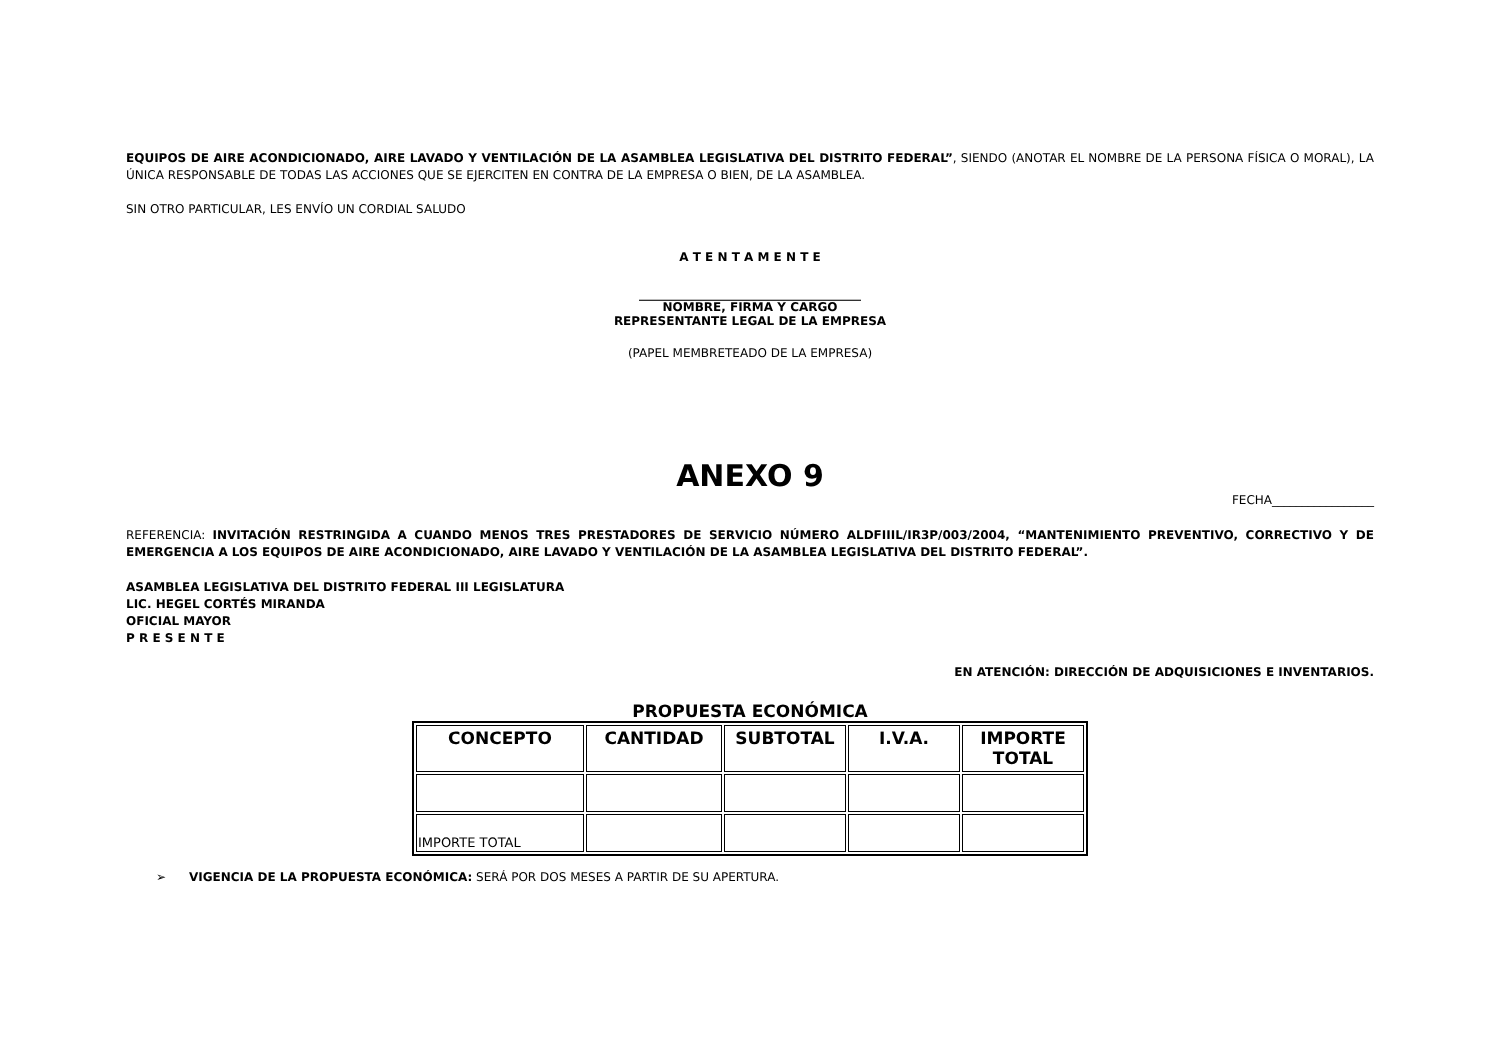EQUIPOS DE AIRE ACONDICIONADO, AIRE LAVADO Y VENTILACIÓN DE LA ASAMBLEA LEGISLATIVA DEL DISTRITO FEDERAL”, SIENDO (ANOTAR EL NOMBRE DE LA PERSONA FÍSICA O MORAL), LA ÚNICA RESPONSABLE DE TODAS LAS ACCIONES QUE SE EJERCITEN EN CONTRA DE LA EMPRESA O BIEN, DE LA ASAMBLEA.
SIN OTRO PARTICULAR, LES ENVÍO UN CORDIAL SALUDO
A T E N T A M E N T E
_____________________________________
NOMBRE, FIRMA Y CARGO
REPRESENTANTE LEGAL DE LA EMPRESA
(PAPEL MEMBRETEADO DE LA EMPRESA)
ANEXO 9
FECHA_________________
REFERENCIA: INVITACIÓN RESTRINGIDA A CUANDO MENOS TRES PRESTADORES DE SERVICIO NÚMERO ALDFIIIL/IR3P/003/2004, “MANTENIMIENTO PREVENTIVO, CORRECTIVO Y DE EMERGENCIA A LOS EQUIPOS DE AIRE ACONDICIONADO, AIRE LAVADO Y VENTILACIÓN DE LA ASAMBLEA LEGISLATIVA DEL DISTRITO FEDERAL”.
ASAMBLEA LEGISLATIVA DEL DISTRITO FEDERAL III LEGISLATURA
LIC. HEGEL CORTÉS MIRANDA
OFICIAL MAYOR
P R E S E N T E
EN ATENCIÓN: DIRECCIÓN DE ADQUISICIONES E INVENTARIOS.
PROPUESTA ECONÓMICA
| CONCEPTO | CANTIDAD | SUBTOTAL | I.V.A. | IMPORTE TOTAL |
| --- | --- | --- | --- | --- |
| IMPORTE TOTAL | | | | |
➢ VIGENCIA DE LA PROPUESTA ECONÓMICA: SERÁ POR DOS MESES A PARTIR DE SU APERTURA.